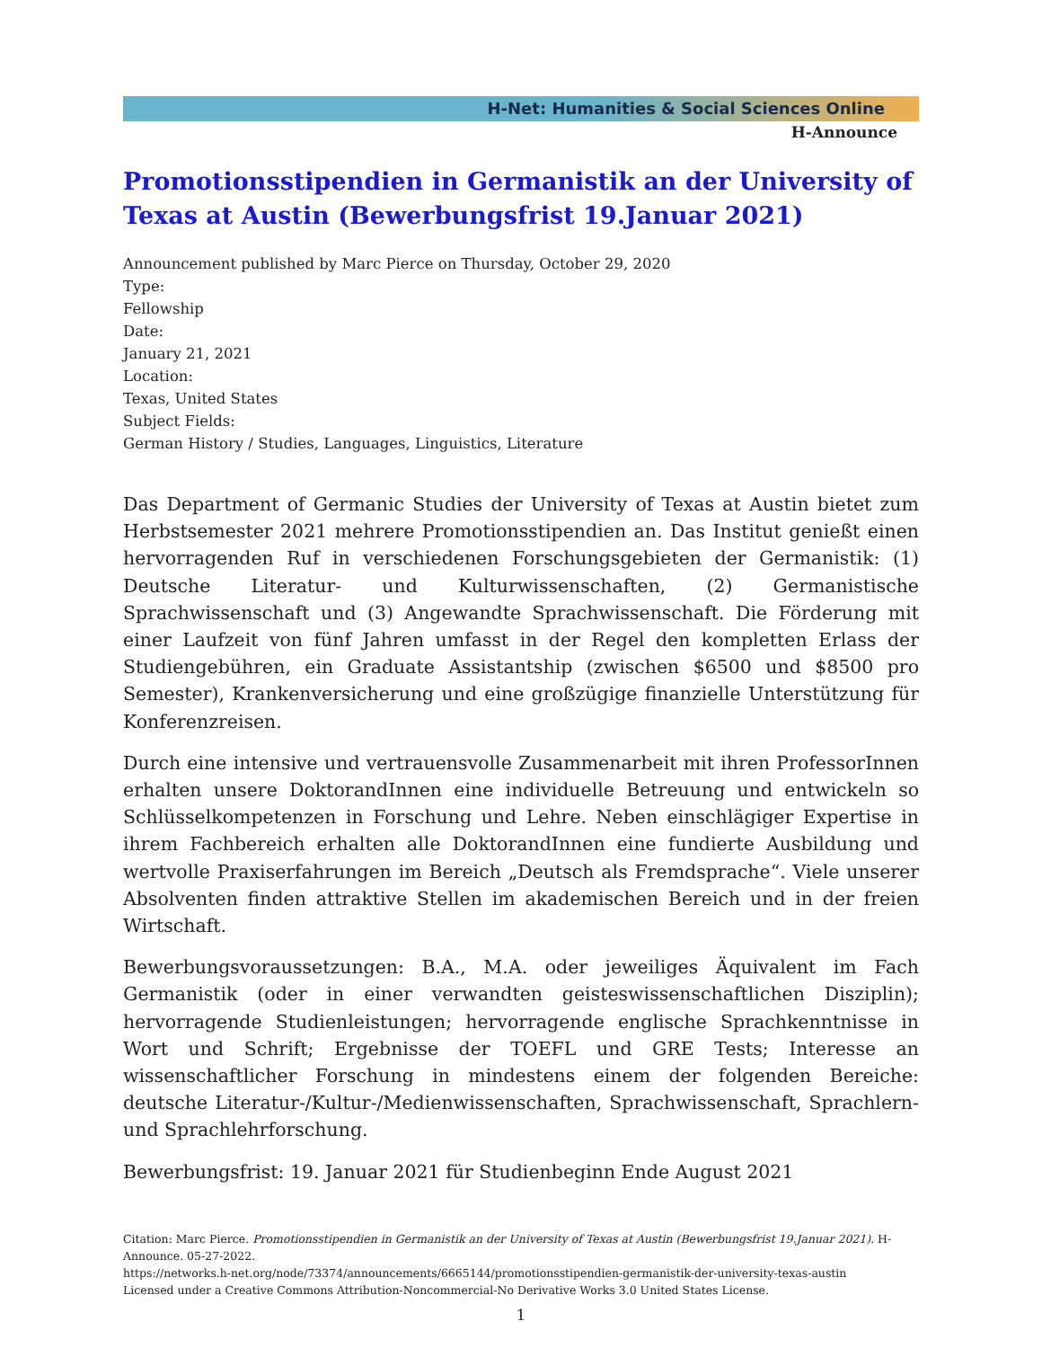H-Net: Humanities & Social Sciences Online
H-Announce
Promotionsstipendien in Germanistik an der University of Texas at Austin (Bewerbungsfrist 19.Januar 2021)
Announcement published by Marc Pierce on Thursday, October 29, 2020
Type:
Fellowship
Date:
January 21, 2021
Location:
Texas, United States
Subject Fields:
German History / Studies, Languages, Linguistics, Literature
Das Department of Germanic Studies der University of Texas at Austin bietet zum Herbstsemester 2021 mehrere Promotionsstipendien an. Das Institut genießt einen hervorragenden Ruf in verschiedenen Forschungsgebieten der Germanistik: (1) Deutsche Literatur- und Kulturwissenschaften, (2) Germanistische Sprachwissenschaft und (3) Angewandte Sprachwissenschaft. Die Förderung mit einer Laufzeit von fünf Jahren umfasst in der Regel den kompletten Erlass der Studiengebühren, ein Graduate Assistantship (zwischen $6500 und $8500 pro Semester), Krankenversicherung und eine großzügige finanzielle Unterstützung für Konferenzreisen.
Durch eine intensive und vertrauensvolle Zusammenarbeit mit ihren ProfessorInnen erhalten unsere DoktorandInnen eine individuelle Betreuung und entwickeln so Schlüsselkompetenzen in Forschung und Lehre. Neben einschlägiger Expertise in ihrem Fachbereich erhalten alle DoktorandInnen eine fundierte Ausbildung und wertvolle Praxiserfahrungen im Bereich „Deutsch als Fremdsprache“. Viele unserer Absolventen finden attraktive Stellen im akademischen Bereich und in der freien Wirtschaft.
Bewerbungsvoraussetzungen: B.A., M.A. oder jeweiliges Äquivalent im Fach Germanistik (oder in einer verwandten geisteswissenschaftlichen Disziplin); hervorragende Studienleistungen; hervorragende englische Sprachkenntnisse in Wort und Schrift; Ergebnisse der TOEFL und GRE Tests; Interesse an wissenschaftlicher Forschung in mindestens einem der folgenden Bereiche: deutsche Literatur-/Kultur-/Medienwissenschaften, Sprachwissenschaft, Sprachlern- und Sprachlehrforschung.
Bewerbungsfrist: 19. Januar 2021 für Studienbeginn Ende August 2021
Citation: Marc Pierce. Promotionsstipendien in Germanistik an der University of Texas at Austin (Bewerbungsfrist 19.Januar 2021). H-Announce. 05-27-2022.
https://networks.h-net.org/node/73374/announcements/6665144/promotionsstipendien-germanistik-der-university-texas-austin
Licensed under a Creative Commons Attribution-Noncommercial-No Derivative Works 3.0 United States License.
1